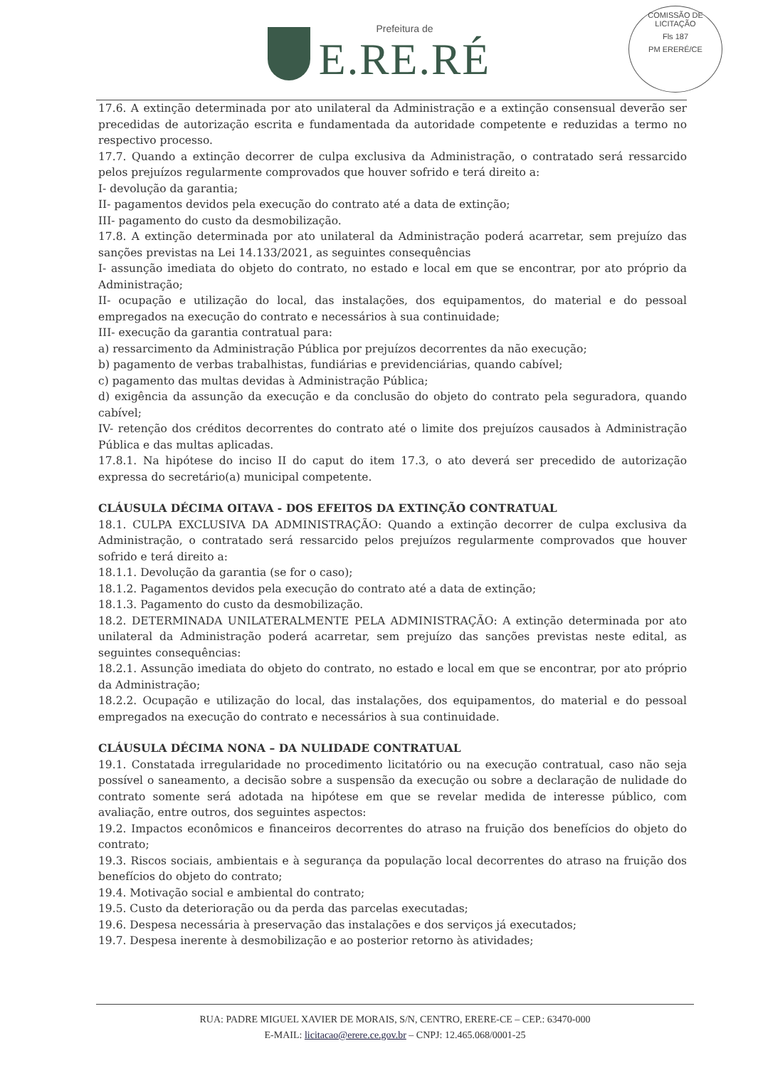Prefeitura de
E.RE.RÉ
COMISSÃO DE LICITAÇÃO
Fls 187
PM ERERÉ/CE
17.6. A extinção determinada por ato unilateral da Administração e a extinção consensual deverão ser precedidas de autorização escrita e fundamentada da autoridade competente e reduzidas a termo no respectivo processo.
17.7. Quando a extinção decorrer de culpa exclusiva da Administração, o contratado será ressarcido pelos prejuízos regularmente comprovados que houver sofrido e terá direito a:
I- devolução da garantia;
II- pagamentos devidos pela execução do contrato até a data de extinção;
III- pagamento do custo da desmobilização.
17.8. A extinção determinada por ato unilateral da Administração poderá acarretar, sem prejuízo das sanções previstas na Lei 14.133/2021, as seguintes consequências
I- assunção imediata do objeto do contrato, no estado e local em que se encontrar, por ato próprio da Administração;
II- ocupação e utilização do local, das instalações, dos equipamentos, do material e do pessoal empregados na execução do contrato e necessários à sua continuidade;
III- execução da garantia contratual para:
a) ressarcimento da Administração Pública por prejuízos decorrentes da não execução;
b) pagamento de verbas trabalhistas, fundiárias e previdenciárias, quando cabível;
c) pagamento das multas devidas à Administração Pública;
d) exigência da assunção da execução e da conclusão do objeto do contrato pela seguradora, quando cabível;
IV- retenção dos créditos decorrentes do contrato até o limite dos prejuízos causados à Administração Pública e das multas aplicadas.
17.8.1. Na hipótese do inciso II do caput do item 17.3, o ato deverá ser precedido de autorização expressa do secretário(a) municipal competente.
CLÁUSULA DÉCIMA OITAVA - DOS EFEITOS DA EXTINÇÃO CONTRATUAL
18.1. CULPA EXCLUSIVA DA ADMINISTRAÇÃO: Quando a extinção decorrer de culpa exclusiva da Administração, o contratado será ressarcido pelos prejuízos regularmente comprovados que houver sofrido e terá direito a:
18.1.1. Devolução da garantia (se for o caso);
18.1.2. Pagamentos devidos pela execução do contrato até a data de extinção;
18.1.3. Pagamento do custo da desmobilização.
18.2. DETERMINADA UNILATERALMENTE PELA ADMINISTRAÇÃO: A extinção determinada por ato unilateral da Administração poderá acarretar, sem prejuízo das sanções previstas neste edital, as seguintes consequências:
18.2.1. Assunção imediata do objeto do contrato, no estado e local em que se encontrar, por ato próprio da Administração;
18.2.2. Ocupação e utilização do local, das instalações, dos equipamentos, do material e do pessoal empregados na execução do contrato e necessários à sua continuidade.
CLÁUSULA DÉCIMA NONA – DA NULIDADE CONTRATUAL
19.1. Constatada irregularidade no procedimento licitatório ou na execução contratual, caso não seja possível o saneamento, a decisão sobre a suspensão da execução ou sobre a declaração de nulidade do contrato somente será adotada na hipótese em que se revelar medida de interesse público, com avaliação, entre outros, dos seguintes aspectos:
19.2. Impactos econômicos e financeiros decorrentes do atraso na fruição dos benefícios do objeto do contrato;
19.3. Riscos sociais, ambientais e à segurança da população local decorrentes do atraso na fruição dos benefícios do objeto do contrato;
19.4. Motivação social e ambiental do contrato;
19.5. Custo da deterioração ou da perda das parcelas executadas;
19.6. Despesa necessária à preservação das instalações e dos serviços já executados;
19.7. Despesa inerente à desmobilização e ao posterior retorno às atividades;
RUA: PADRE MIGUEL XAVIER DE MORAIS, S/N, CENTRO, ERERE-CE – CEP.: 63470-000
E-MAIL: licitacao@erere.ce.gov.br – CNPJ: 12.465.068/0001-25